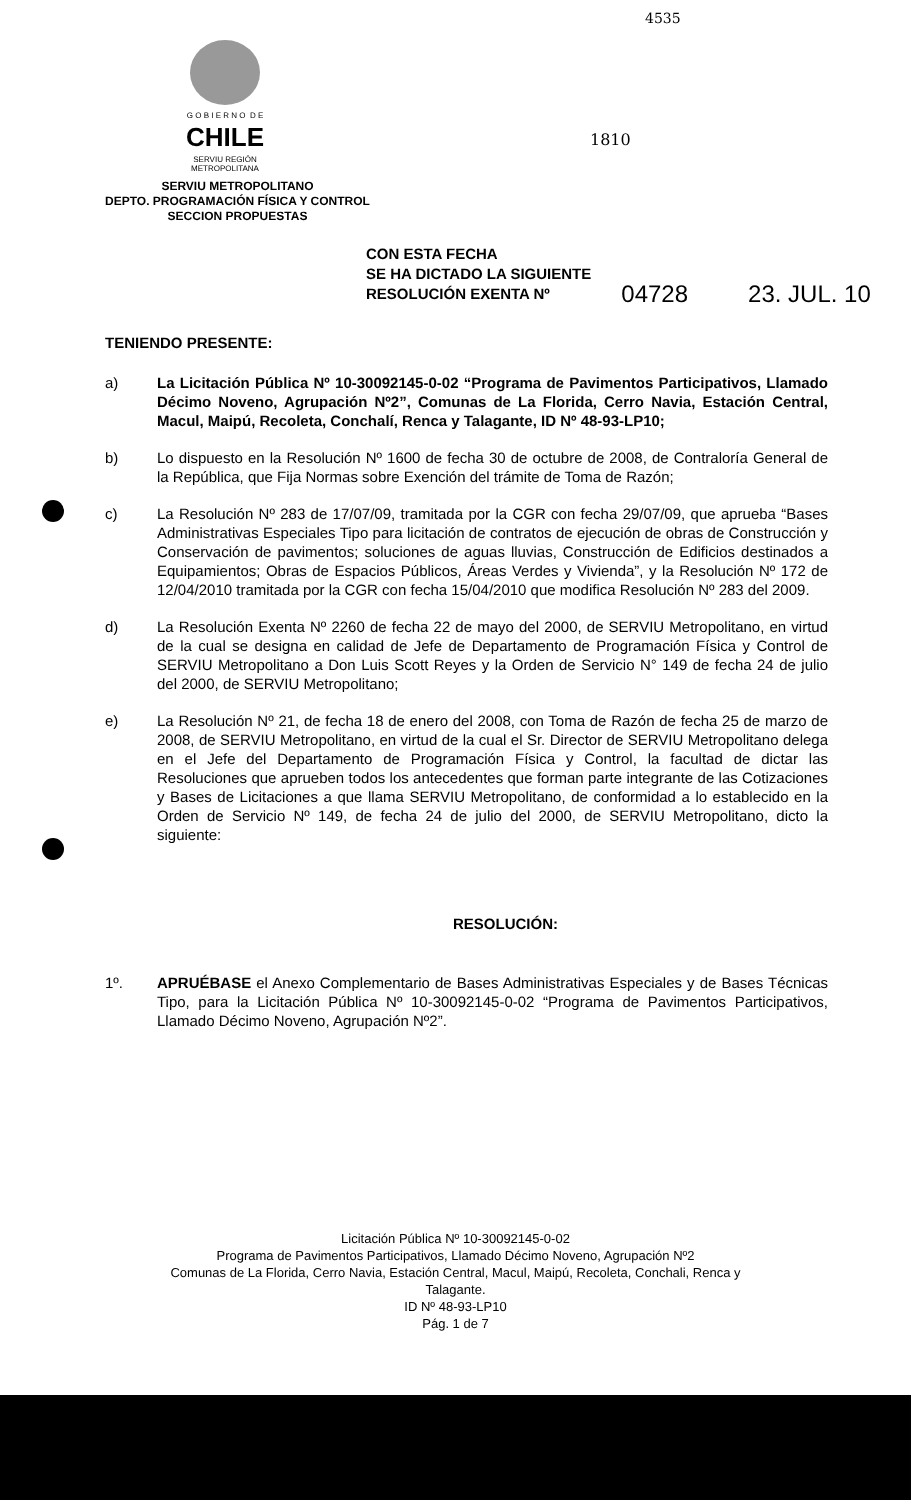4535
G O B I E R N O D E
CHILE
SERVIU REGIÓN METROPOLITANA
1810
SERVIU METROPOLITANO
DEPTO. PROGRAMACIÓN FÍSICA Y CONTROL
SECCION PROPUESTAS
CON ESTA FECHA
SE HA DICTADO LA SIGUIENTE
RESOLUCIÓN EXENTA Nº
04728 23. JUL. 10
TENIENDO PRESENTE:
a) La Licitación Pública Nº 10-30092145-0-02 “Programa de Pavimentos Participativos, Llamado Décimo Noveno, Agrupación Nº2”, Comunas de La Florida, Cerro Navia, Estación Central, Macul, Maipú, Recoleta, Conchalí, Renca y Talagante, ID Nº 48-93-LP10;
b) Lo dispuesto en la Resolución Nº 1600 de fecha 30 de octubre de 2008, de Contraloría General de la República, que Fija Normas sobre Exención del trámite de Toma de Razón;
c) La Resolución Nº 283 de 17/07/09, tramitada por la CGR con fecha 29/07/09, que aprueba “Bases Administrativas Especiales Tipo para licitación de contratos de ejecución de obras de Construcción y Conservación de pavimentos; soluciones de aguas lluvias, Construcción de Edificios destinados a Equipamientos; Obras de Espacios Públicos, Áreas Verdes y Vivienda”, y la Resolución Nº 172 de 12/04/2010 tramitada por la CGR con fecha 15/04/2010 que modifica Resolución Nº 283 del 2009.
d) La Resolución Exenta Nº 2260 de fecha 22 de mayo del 2000, de SERVIU Metropolitano, en virtud de la cual se designa en calidad de Jefe de Departamento de Programación Física y Control de SERVIU Metropolitano a Don Luis Scott Reyes y la Orden de Servicio N° 149 de fecha 24 de julio del 2000, de SERVIU Metropolitano;
e) La Resolución Nº 21, de fecha 18 de enero del 2008, con Toma de Razón de fecha 25 de marzo de 2008, de SERVIU Metropolitano, en virtud de la cual el Sr. Director de SERVIU Metropolitano delega en el Jefe del Departamento de Programación Física y Control, la facultad de dictar las Resoluciones que aprueben todos los antecedentes que forman parte integrante de las Cotizaciones y Bases de Licitaciones a que llama SERVIU Metropolitano, de conformidad a lo establecido en la Orden de Servicio Nº 149, de fecha 24 de julio del 2000, de SERVIU Metropolitano, dicto la siguiente:
RESOLUCIÓN:
1º. APRUÉBASE el Anexo Complementario de Bases Administrativas Especiales y de Bases Técnicas Tipo, para la Licitación Pública Nº 10-30092145-0-02 “Programa de Pavimentos Participativos, Llamado Décimo Noveno, Agrupación Nº2”.
Licitación Pública Nº 10-30092145-0-02
Programa de Pavimentos Participativos, Llamado Décimo Noveno, Agrupación Nº2
Comunas de La Florida, Cerro Navia, Estación Central, Macul, Maipú, Recoleta, Conchali, Renca y
Talagante.
ID Nº 48-93-LP10
Pág. 1 de 7